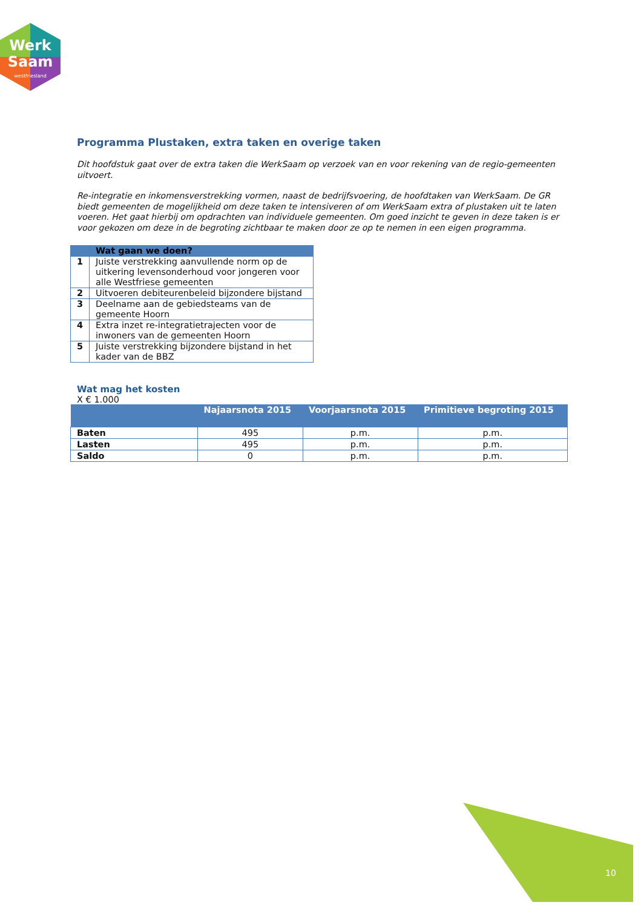Werk
Saam
westfriesland
Programma Plustaken, extra taken en overige taken
Dit hoofdstuk gaat over de extra taken die WerkSaam op verzoek van en voor rekening van de regio-gemeenten uitvoert.
Re-integratie en inkomensverstrekking vormen, naast de bedrijfsvoering, de hoofdtaken van WerkSaam. De GR biedt gemeenten de mogelijkheid om deze taken te intensiveren of om WerkSaam extra of plustaken uit te laten voeren. Het gaat hierbij om opdrachten van individuele gemeenten. Om goed inzicht te geven in deze taken is er voor gekozen om deze in de begroting zichtbaar te maken door ze op te nemen in een eigen programma.
| | Wat gaan we doen? |
| --- | --- |
| 1 | Juiste verstrekking aanvullende norm op de uitkering levensonderhoud voor jongeren voor alle Westfriese gemeenten |
| 2 | Uitvoeren debiteurenbeleid bijzondere bijstand |
| 3 | Deelname aan de gebiedsteams van de gemeente Hoorn |
| 4 | Extra inzet re-integratietrajecten voor de inwoners van de gemeenten Hoorn |
| 5 | Juiste verstrekking bijzondere bijstand in het kader van de BBZ |
Wat mag het kosten
X € 1.000
| | Najaarsnota 2015 | Voorjaarsnota 2015 | Primitieve begroting 2015 |
| --- | --- | --- | --- |
| Baten | 495 | p.m. | p.m. |
| Lasten | 495 | p.m. | p.m. |
| Saldo | 0 | p.m. | p.m. |
10